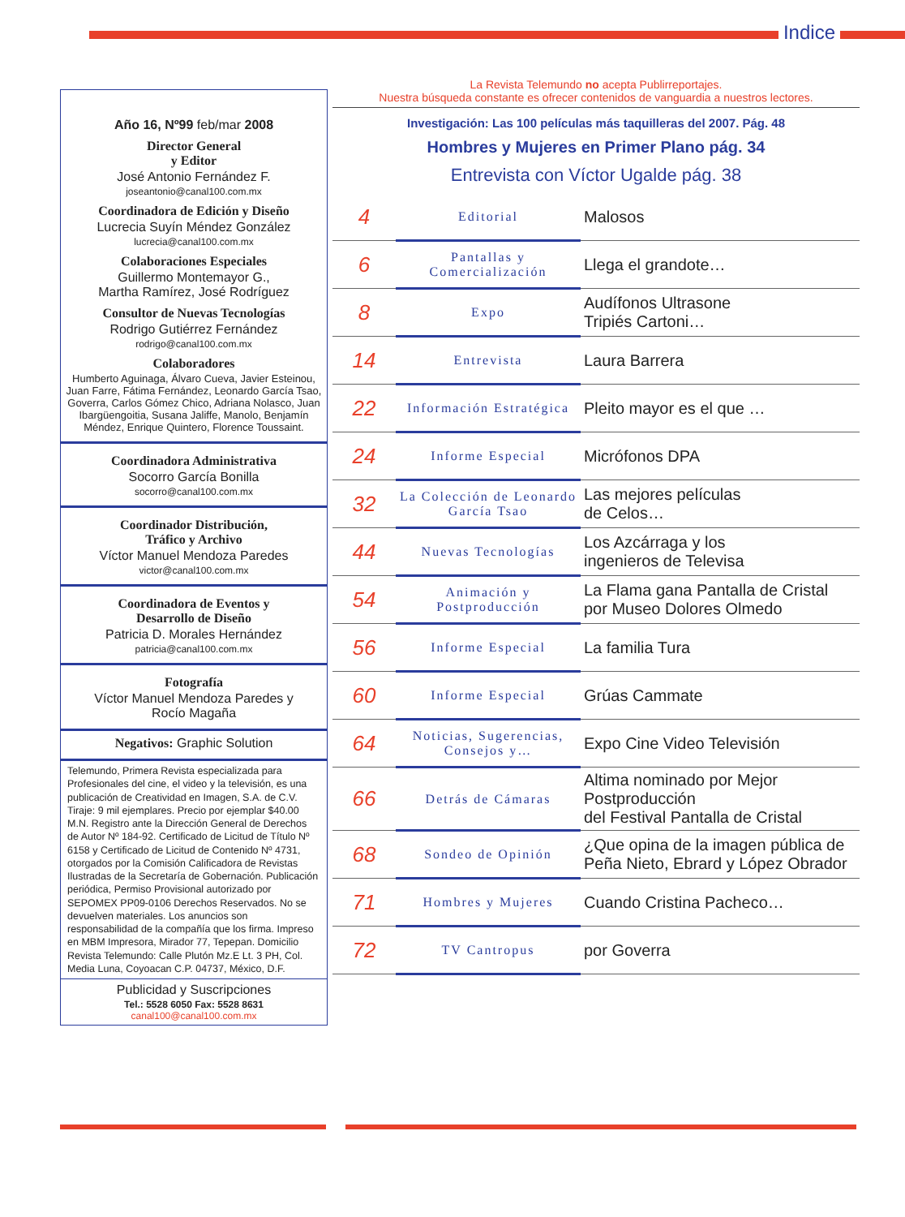Indice
Año 16, Nº99 feb/mar 2008
Director General
y Editor
José Antonio Fernández F.
joseantonio@canal100.com.mx
Coordinadora de Edición y Diseño
Lucrecia Suyín Méndez González
lucrecia@canal100.com.mx
Colaboraciones Especiales
Guillermo Montemayor G.,
Martha Ramírez, José Rodríguez
Consultor de Nuevas Tecnologías
Rodrigo Gutiérrez Fernández
rodrigo@canal100.com.mx
Colaboradores
Humberto Aguinaga, Álvaro Cueva, Javier Esteinou, Juan Farre, Fátima Fernández, Leonardo García Tsao, Goverra, Carlos Gómez Chico, Adriana Nolasco, Juan Ibargüengoitia, Susana Jaliffe, Manolo, Benjamín Méndez, Enrique Quintero, Florence Toussaint.
Coordinadora Administrativa
Socorro García Bonilla
socorro@canal100.com.mx
Coordinador Distribución,
Tráfico y Archivo
Víctor Manuel Mendoza Paredes
victor@canal100.com.mx
Coordinadora de Eventos y
Desarrollo de Diseño
Patricia D. Morales Hernández
patricia@canal100.com.mx
Fotografía
Víctor Manuel Mendoza Paredes y
Rocío Magaña
Negativos: Graphic Solution
Telemundo, Primera Revista especializada para Profesionales del cine, el video y la televisión, es una publicación de Creatividad en Imagen, S.A. de C.V. Tiraje: 9 mil ejemplares. Precio por ejemplar $40.00 M.N. Registro ante la Dirección General de Derechos de Autor Nº 184-92. Certificado de Licitud de Título Nº 6158 y Certificado de Licitud de Contenido Nº 4731, otorgados por la Comisión Calificadora de Revistas Ilustradas de la Secretaría de Gobernación. Publicación periódica, Permiso Provisional autorizado por SEPOMEX PP09-0106 Derechos Reservados. No se devuelven materiales. Los anuncios son responsabilidad de la compañía que los firma. Impreso en MBM Impresora, Mirador 77, Tepepan. Domicilio Revista Telemundo: Calle Plutón Mz.E Lt. 3 PH, Col. Media Luna, Coyoacan C.P. 04737, México, D.F.
Publicidad y Suscripciones
Tel.: 5528 6050 Fax: 5528 8631 canal100@canal100.com.mx
La Revista Telemundo no acepta Publirreportajes.
Nuestra búsqueda constante es ofrecer contenidos de vanguardia a nuestros lectores.
Investigación: Las 100 películas más taquilleras del 2007. Pág. 48
Hombres y Mujeres en Primer Plano pág. 34
Entrevista con Víctor Ugalde pág. 38
| 4 | Editorial | Malosos |
| 6 | Pantallas y Comercialización | Llega el grandote… |
| 8 | Expo | Audífonos Ultrasone Tripiés Cartoni… |
| 14 | Entrevista | Laura Barrera |
| 22 | Información Estratégica | Pleito mayor es el que … |
| 24 | Informe Especial | Micrófonos DPA |
| 32 | La Colección de Leonardo García Tsao | Las mejores películas de Celos… |
| 44 | Nuevas Tecnologías | Los Azcárraga y los ingenieros de Televisa |
| 54 | Animación y Postproducción | La Flama gana Pantalla de Cristal por Museo Dolores Olmedo |
| 56 | Informe Especial | La familia Tura |
| 60 | Informe Especial | Grúas Cammate |
| 64 | Noticias, Sugerencias, Consejos y… | Expo Cine Video Televisión |
| 66 | Detrás de Cámaras | Altima nominado por Mejor Postproducción del Festival Pantalla de Cristal |
| 68 | Sondeo de Opinión | ¿Que opina de la imagen pública de Peña Nieto, Ebrard y López Obrador |
| 71 | Hombres y Mujeres | Cuando Cristina Pacheco… |
| 72 | TV Cantropus | por Goverra |